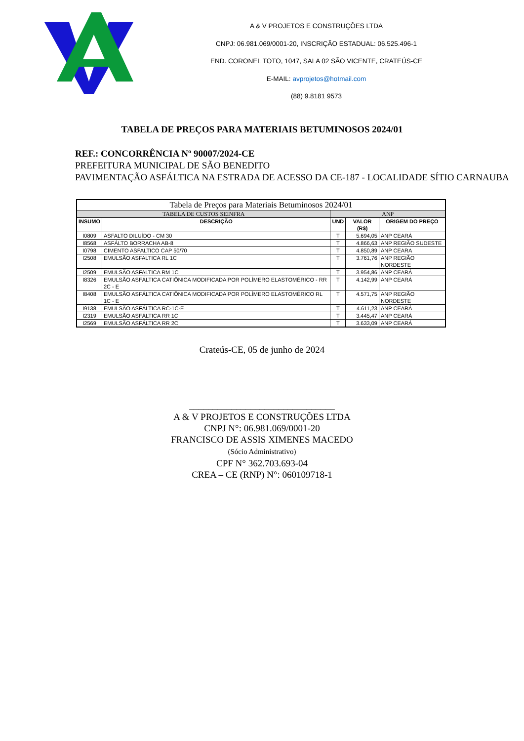A & V PROJETOS E CONSTRUÇÕES LTDA
CNPJ: 06.981.069/0001-20, INSCRIÇÃO ESTADUAL: 06.525.496-1
END. CORONEL TOTO, 1047, SALA 02 SÃO VICENTE, CRATEÚS-CE
E-MAIL: avprojetos@hotmail.com
(88) 9.8181 9573
TABELA DE PREÇOS PARA MATERIAIS BETUMINOSOS 2024/01
REF.: CONCORRÊNCIA Nº 90007/2024-CE
PREFEITURA MUNICIPAL DE SÃO BENEDITO
PAVIMENTAÇÃO ASFÁLTICA NA ESTRADA DE ACESSO DA CE-187 - LOCALIDADE SÍTIO CARNAUBA
| Tabela de Preços para Materiais Betuminosos 2024/01 | | | | |
| --- | --- | --- | --- | --- |
| TABELA DE CUSTOS SEINFRA | | ANP | | |
| INSUMO | DESCRIÇÃO | UND | VALOR (R$) | ORIGEM DO PREÇO |
| I0809 | ASFALTO DILUÍDO - CM 30 | T | 5.694,05 | ANP CEARÁ |
| I8568 | ASFÁLTO BORRACHA AB-8 | T | 4.866,63 | ANP REGIÃO SUDESTE |
| I0798 | CIMENTO ASFALTICO CAP 50/70 | T | 4.850,89 | ANP CEARA |
| I2508 | EMULSÃO ASFALTICA RL 1C | T | 3.761,76 | ANP REGIÃO NORDESTE |
| I2509 | EMULSÃO ASFALTICA RM 1C | T | 3.954,86 | ANP CEARÁ |
| I8326 | EMULSÃO ASFÁLTICA CATIÔNICA MODIFICADA POR POLÍMERO ELASTOMÉRICO - RR 2C - E | T | 4.142,99 | ANP CEARÁ |
| I8408 | EMULSÃO ASFÁLTICA CATIÔNICA MODIFICADA POR POLÍMERO ELASTOMÉRICO RL 1C - E | T | 4.571,75 | ANP REGIÃO NORDESTE |
| I9138 | EMULSÃO ASFÁLTICA RC-1C-E | T | 4.611,23 | ANP CEARÁ |
| I2319 | EMULSÃO ASFÁLTICA RR 1C | T | 3.445,47 | ANP CEARÁ |
| I2569 | EMULSÃO ASFÁLTICA RR 2C | T | 3.633,09 | ANP CEARÁ |
Crateús-CE, 05 de junho de 2024
_______________________________
A & V PROJETOS E CONSTRUÇÕES LTDA
CNPJ N°: 06.981.069/0001-20
FRANCISCO DE ASSIS XIMENES MACEDO
(Sócio Administrativo)
CPF N° 362.703.693-04
CREA – CE (RNP) N°: 060109718-1